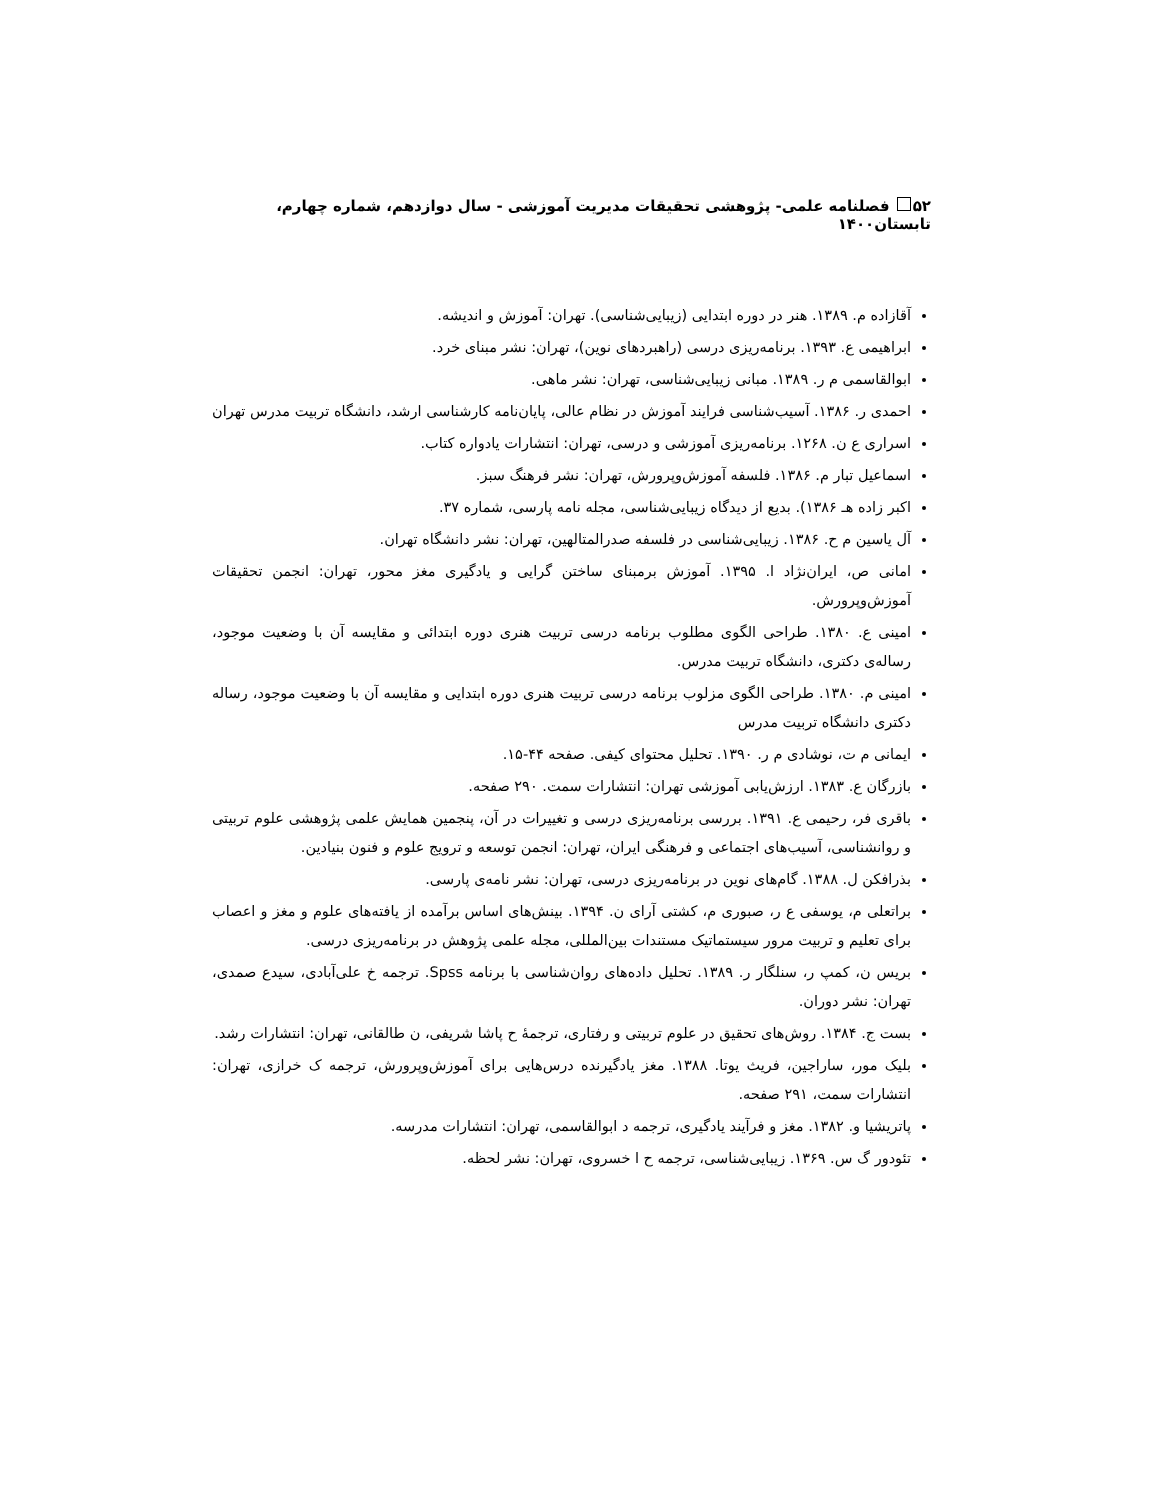۵۲ فصلنامه علمی- پژوهشی تحقیقات مدیریت آموزشی - سال دوازدهم، شماره چهارم، تابستان۱۴۰۰
آقازاده م. ۱۳۸۹. هنر در دوره ابتدایی (زیبایی‌شناسی). تهران: آموزش و اندیشه.
ابراهیمی ع. ۱۳۹۳. برنامه‌ریزی درسی (راهبردهای نوین)، تهران: نشر مبنای خرد.
ابوالقاسمی م ر. ۱۳۸۹. مبانی زیبایی‌شناسی، تهران: نشر ماهی.
احمدی ر. ۱۳۸۶. آسیب‌شناسی فرایند آموزش در نظام عالی، پایان‌نامه کارشناسی ارشد، دانشگاه تربیت مدرس تهران
اسراری ع ن. ۱۲۶۸. برنامه‌ریزی آموزشی و درسی، تهران: انتشارات یادواره کتاب.
اسماعیل تبار م. ۱۳۸۶. فلسفه آموزش‌وپرورش، تهران: نشر فرهنگ سبز.
اکبر زاده هـ ۱۳۸۶). بدیع از دیدگاه زیبایی‌شناسی، مجله نامه پارسی، شماره ۳۷.
آل یاسین م ح. ۱۳۸۶. زیبایی‌شناسی در فلسفه صدرالمتالهین، تهران: نشر دانشگاه تهران.
امانی ص، ایران‌نژاد ا. ۱۳۹۵. آموزش برمبنای ساختن گرایی و یادگیری مغز محور، تهران: انجمن تحقیقات آموزش‌وپرورش.
امینی ع. ۱۳۸۰. طراحی الگوی مطلوب برنامه درسی تربیت هنری دوره ابتدائی و مقایسه آن با وضعیت موجود، رساله‌ی دکتری، دانشگاه تربیت مدرس.
امینی م. ۱۳۸۰. طراحی الگوی مزلوب برنامه درسی تربیت هنری دوره ابتدایی و مقایسه آن با وضعیت موجود، رساله دکتری دانشگاه تربیت مدرس
ایمانی م ت، نوشادی م ر. ۱۳۹۰. تحلیل محتوای کیفی. صفحه ۴۴-۱۵.
بازرگان ع. ۱۳۸۳. ارزش‌یابی آموزشی تهران: انتشارات سمت. ۲۹۰ صفحه.
باقری فر، رحیمی ع. ۱۳۹۱. بررسی برنامه‌ریزی درسی و تغییرات در آن، پنجمین همایش علمی پژوهشی علوم تربیتی و روانشناسی، آسیب‌های اجتماعی و فرهنگی ایران، تهران: انجمن توسعه و ترویج علوم و فنون بنیادین.
بذرافکن ل. ۱۳۸۸. گام‌های نوین در برنامه‌ریزی درسی، تهران: نشر نامه‌ی پارسی.
براتعلی م، یوسفی ع ر، صبوری م، کشتی آرای ن. ۱۳۹۴. بینش‌های اساس برآمده از یافته‌های علوم و مغز و اعصاب برای تعلیم و تربیت مرور سیستماتیک مستندات بین‌المللی، مجله علمی پژوهش در برنامه‌ریزی درسی.
بریس ن، کمپ ر، سنلگار ر. ۱۳۸۹. تحلیل داده‌های روان‌شناسی با برنامه Spss. ترجمه خ علی‌آبادی، سیدع صمدی، تهران: نشر دوران.
بست ج. ۱۳۸۴. روش‌های تحقیق در علوم تربیتی و رفتاری، ترجمهٔ ح پاشا شریفی، ن طالقانی، تهران: انتشارات رشد.
بلیک مور، ساراجین، فریث یوتا. ۱۳۸۸. مغز یادگیرنده درس‌هایی برای آموزش‌وپرورش، ترجمه ک خرازی، تهران: انتشارات سمت، ۲۹۱ صفحه.
پاتریشیا و. ۱۳۸۲. مغز و فرآیند یادگیری، ترجمه د ابوالقاسمی، تهران: انتشارات مدرسه.
تئودور گ س. ۱۳۶۹. زیبایی‌شناسی، ترجمه ح ا خسروی، تهران: نشر لحظه.